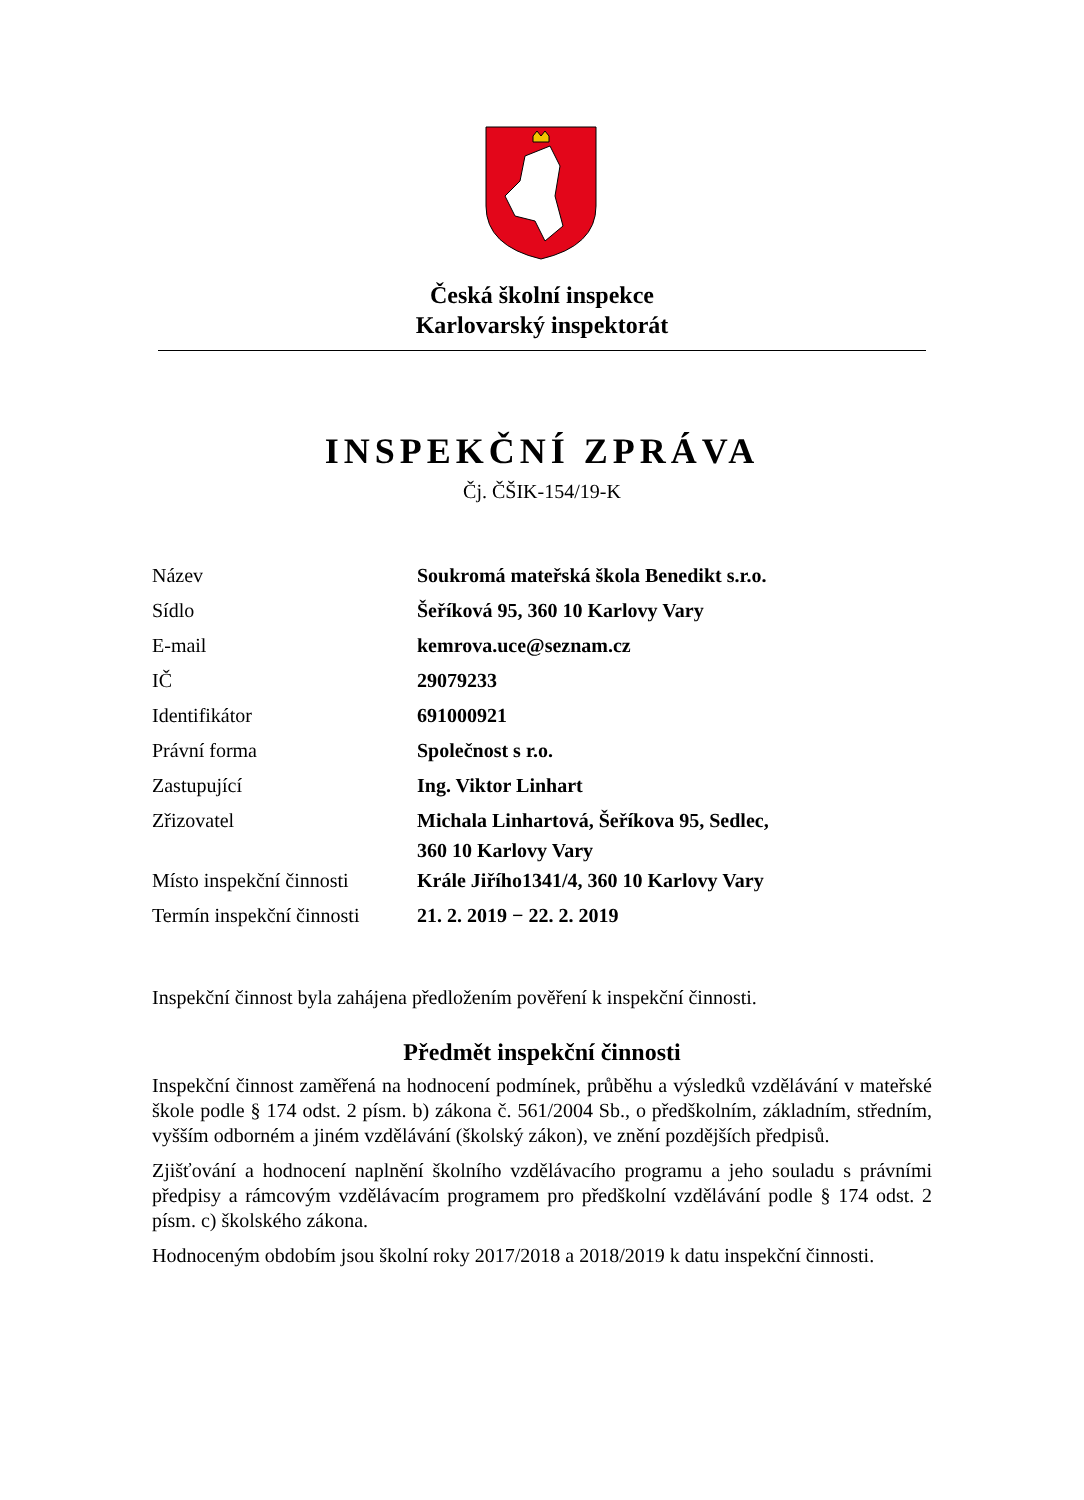Česká školní inspekce
Karlovarský inspektorát
INSPEKČNÍ ZPRÁVA
Čj. ČŠIK-154/19-K
| Název | Soukromá mateřská škola Benedikt s.r.o. |
| Sídlo | Šeříková 95, 360 10 Karlovy Vary |
| E-mail | kemrova.uce@seznam.cz |
| IČ | 29079233 |
| Identifikátor | 691000921 |
| Právní forma | Společnost s r.o. |
| Zastupující | Ing. Viktor Linhart |
| Zřizovatel | Michala Linhartová, Šeříkova 95, Sedlec, 360 10 Karlovy Vary |
| Místo inspekční činnosti | Krále Jiřího1341/4, 360 10 Karlovy Vary |
| Termín inspekční činnosti | 21. 2. 2019 − 22. 2. 2019 |
Inspekční činnost byla zahájena předložením pověření k inspekční činnosti.
Předmět inspekční činnosti
Inspekční činnost zaměřená na hodnocení podmínek, průběhu a výsledků vzdělávání v mateřské škole podle § 174 odst. 2 písm. b) zákona č. 561/2004 Sb., o předškolním, základním, středním, vyšším odborném a jiném vzdělávání (školský zákon), ve znění pozdějších předpisů.
Zjišťování a hodnocení naplnění školního vzdělávacího programu a jeho souladu s právními předpisy a rámcovým vzdělávacím programem pro předškolní vzdělávání podle § 174 odst. 2 písm. c) školského zákona.
Hodnoceným obdobím jsou školní roky 2017/2018 a 2018/2019 k datu inspekční činnosti.